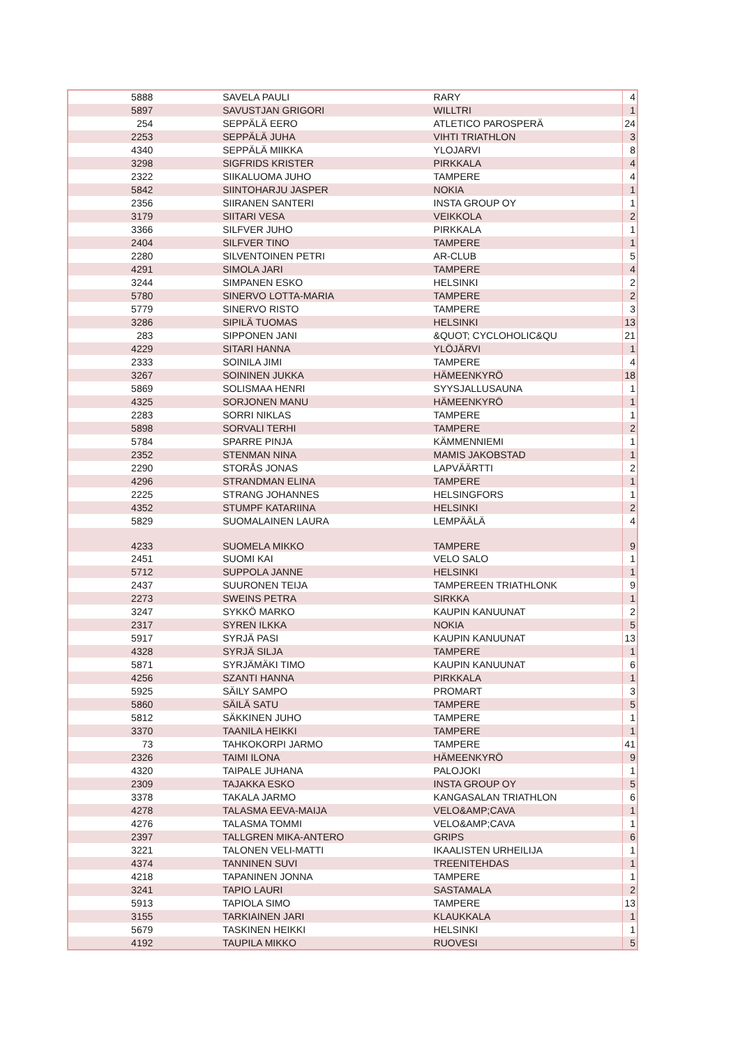| 5888 | SAVELA PAULI | RARY | 4 |
| 5897 | SAVUSTJAN GRIGORI | WILLTRI | 1 |
| 254 | SEPPÄLÄ EERO | ATLETICO PAROSPERÄ | 24 |
| 2253 | SEPPÄLÄ JUHA | VIHTI TRIATHLON | 3 |
| 4340 | SEPPÄLÄ MIIKKA | YLOJARVI | 8 |
| 3298 | SIGFRIDS KRISTER | PIRKKALA | 4 |
| 2322 | SIIKALUOMA JUHO | TAMPERE | 4 |
| 5842 | SIINTOHARJU JASPER | NOKIA | 1 |
| 2356 | SIIRANEN SANTERI | INSTA GROUP OY | 1 |
| 3179 | SIITARI VESA | VEIKKOLA | 2 |
| 3366 | SILFVER JUHO | PIRKKALA | 1 |
| 2404 | SILFVER TINO | TAMPERE | 1 |
| 2280 | SILVENTOINEN PETRI | AR-CLUB | 5 |
| 4291 | SIMOLA JARI | TAMPERE | 4 |
| 3244 | SIMPANEN ESKO | HELSINKI | 2 |
| 5780 | SINERVO LOTTA-MARIA | TAMPERE | 2 |
| 5779 | SINERVO RISTO | TAMPERE | 3 |
| 3286 | SIPILÄ TUOMAS | HELSINKI | 13 |
| 283 | SIPPONEN JANI | &QUOT; CYCLOHOLIC&QU | 21 |
| 4229 | SITARI HANNA | YLÖJÄRVI | 1 |
| 2333 | SOINILA JIMI | TAMPERE | 4 |
| 3267 | SOININEN JUKKA | HÄMEENKYRÖ | 18 |
| 5869 | SOLISMAA HENRI | SYYSJALLUSAUNA | 1 |
| 4325 | SORJONEN MANU | HÄMEENKYRÖ | 1 |
| 2283 | SORRI NIKLAS | TAMPERE | 1 |
| 5898 | SORVALI TERHI | TAMPERE | 2 |
| 5784 | SPARRE PINJA | KÄMMENNIEMI | 1 |
| 2352 | STENMAN NINA | MAMIS JAKOBSTAD | 1 |
| 2290 | STORÅS JONAS | LAPVÄÄRTTI | 2 |
| 4296 | STRANDMAN ELINA | TAMPERE | 1 |
| 2225 | STRANG JOHANNES | HELSINGFORS | 1 |
| 4352 | STUMPF KATARIINA | HELSINKI | 2 |
| 5829 | SUOMALAINEN LAURA | LEMPÄÄLÄ | 4 |
| 4233 | SUOMELA MIKKO | TAMPERE | 9 |
| 2451 | SUOMI KAI | VELO SALO | 1 |
| 5712 | SUPPOLA JANNE | HELSINKI | 1 |
| 2437 | SUURONEN TEIJA | TAMPEREEN TRIATHLONK | 9 |
| 2273 | SWEINS PETRA | SIRKKA | 1 |
| 3247 | SYKKÖ MARKO | KAUPIN KANUUNAT | 2 |
| 2317 | SYREN ILKKA | NOKIA | 5 |
| 5917 | SYRJÄ PASI | KAUPIN KANUUNAT | 13 |
| 4328 | SYRJÄ SILJA | TAMPERE | 1 |
| 5871 | SYRJÄMÄKI TIMO | KAUPIN KANUUNAT | 6 |
| 4256 | SZANTI HANNA | PIRKKALA | 1 |
| 5925 | SÄILY SAMPO | PROMART | 3 |
| 5860 | SÄILÄ SATU | TAMPERE | 5 |
| 5812 | SÄKKINEN JUHO | TAMPERE | 1 |
| 3370 | TAANILA HEIKKI | TAMPERE | 1 |
| 73 | TAHKOKORPI JARMO | TAMPERE | 41 |
| 2326 | TAIMI ILONA | HÄMEENKYRÖ | 9 |
| 4320 | TAIPALE JUHANA | PALOJOKI | 1 |
| 2309 | TAJAKKA ESKO | INSTA GROUP OY | 5 |
| 3378 | TAKALA JARMO | KANGASALAN TRIATHLON | 6 |
| 4278 | TALASMA EEVA-MAIJA | VELO&AMP;CAVA | 1 |
| 4276 | TALASMA TOMMI | VELO&AMP;CAVA | 1 |
| 2397 | TALLGREN MIKA-ANTERO | GRIPS | 6 |
| 3221 | TALONEN VELI-MATTI | IKAALISTEN URHEILIJA | 1 |
| 4374 | TANNINEN SUVI | TREENITEHDAS | 1 |
| 4218 | TAPANINEN JONNA | TAMPERE | 1 |
| 3241 | TAPIO LAURI | SASTAMALA | 2 |
| 5913 | TAPIOLA SIMO | TAMPERE | 13 |
| 3155 | TARKIAINEN JARI | KLAUKKALA | 1 |
| 5679 | TASKINEN HEIKKI | HELSINKI | 1 |
| 4192 | TAUPILA MIKKO | RUOVESI | 5 |